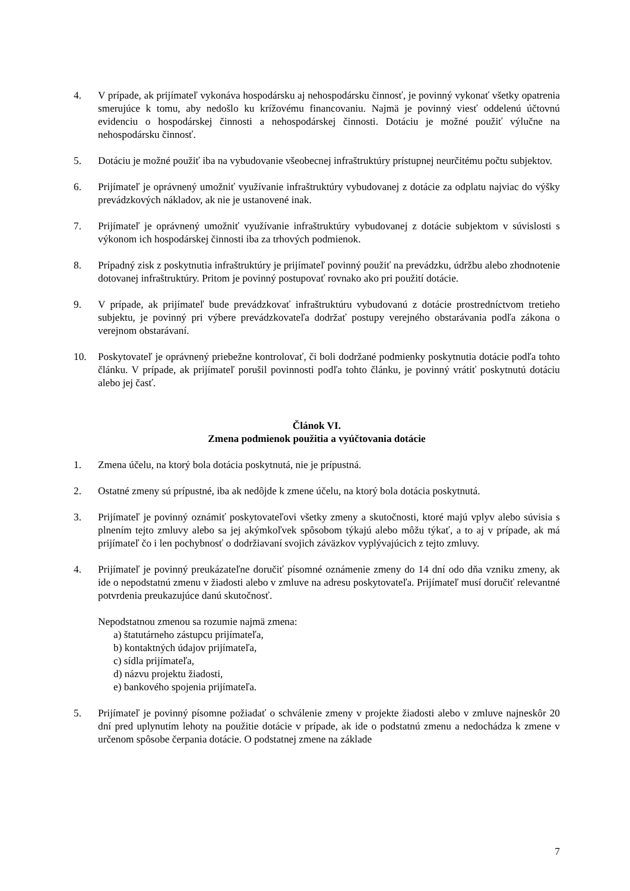4. V prípade, ak prijímateľ vykonáva hospodársku aj nehospodársku činnosť, je povinný vykonať všetky opatrenia smerujúce k tomu, aby nedošlo ku krížovému financovaniu. Najmä je povinný viesť oddelenú účtovnú evidenciu o hospodárskej činnosti a nehospodárskej činnosti. Dotáciu je možné použiť výlučne na nehospodársku činnosť.
5. Dotáciu je možné použiť iba na vybudovanie všeobecnej infraštruktúry prístupnej neurčitému počtu subjektov.
6. Prijímateľ je oprávnený umožniť využívanie infraštruktúry vybudovanej z dotácie za odplatu najviac do výšky prevádzkových nákladov, ak nie je ustanovené inak.
7. Prijímateľ je oprávnený umožniť využívanie infraštruktúry vybudovanej z dotácie subjektom v súvislosti s výkonom ich hospodárskej činnosti iba za trhových podmienok.
8. Prípadný zisk z poskytnutia infraštruktúry je prijímateľ povinný použiť na prevádzku, údržbu alebo zhodnotenie dotovanej infraštruktúry. Pritom je povinný postupovať rovnako ako pri použití dotácie.
9. V prípade, ak prijímateľ bude prevádzkovať infraštruktúru vybudovanú z dotácie prostredníctvom tretieho subjektu, je povinný pri výbere prevádzkovateľa dodržať postupy verejného obstarávania podľa zákona o verejnom obstarávaní.
10. Poskytovateľ je oprávnený priebežne kontrolovať, či boli dodržané podmienky poskytnutia dotácie podľa tohto článku. V prípade, ak prijímateľ porušil povinnosti podľa tohto článku, je povinný vrátiť poskytnutú dotáciu alebo jej časť.
Článok VI.
Zmena podmienok použitia a vyúčtovania dotácie
1. Zmena účelu, na ktorý bola dotácia poskytnutá, nie je prípustná.
2. Ostatné zmeny sú prípustné, iba ak nedôjde k zmene účelu, na ktorý bola dotácia poskytnutá.
3. Prijímateľ je povinný oznámiť poskytovateľovi všetky zmeny a skutočnosti, ktoré majú vplyv alebo súvisia s plnením tejto zmluvy alebo sa jej akýmkoľvek spôsobom týkajú alebo môžu týkať, a to aj v prípade, ak má prijímateľ čo i len pochybnosť o dodržiavaní svojich záväzkov vyplývajúcich z tejto zmluvy.
4. Prijímateľ je povinný preukázateľne doručiť písomné oznámenie zmeny do 14 dní odo dňa vzniku zmeny, ak ide o nepodstatnú zmenu v žiadosti alebo v zmluve na adresu poskytovateľa. Prijímateľ musí doručiť relevantné potvrdenia preukazujúce danú skutočnosť.
Nepodstatnou zmenou sa rozumie najmä zmena:
a) štatutárneho zástupcu prijímateľa,
b) kontaktných údajov prijímateľa,
c) sídla prijímateľa,
d) názvu projektu žiadosti,
e) bankového spojenia prijímateľa.
5. Prijímateľ je povinný písomne požiadať o schválenie zmeny v projekte žiadosti alebo v zmluve najneskôr 20 dní pred uplynutím lehoty na použitie dotácie v prípade, ak ide o podstatnú zmenu a nedochádza k zmene v určenom spôsobe čerpania dotácie. O podstatnej zmene na základe
7